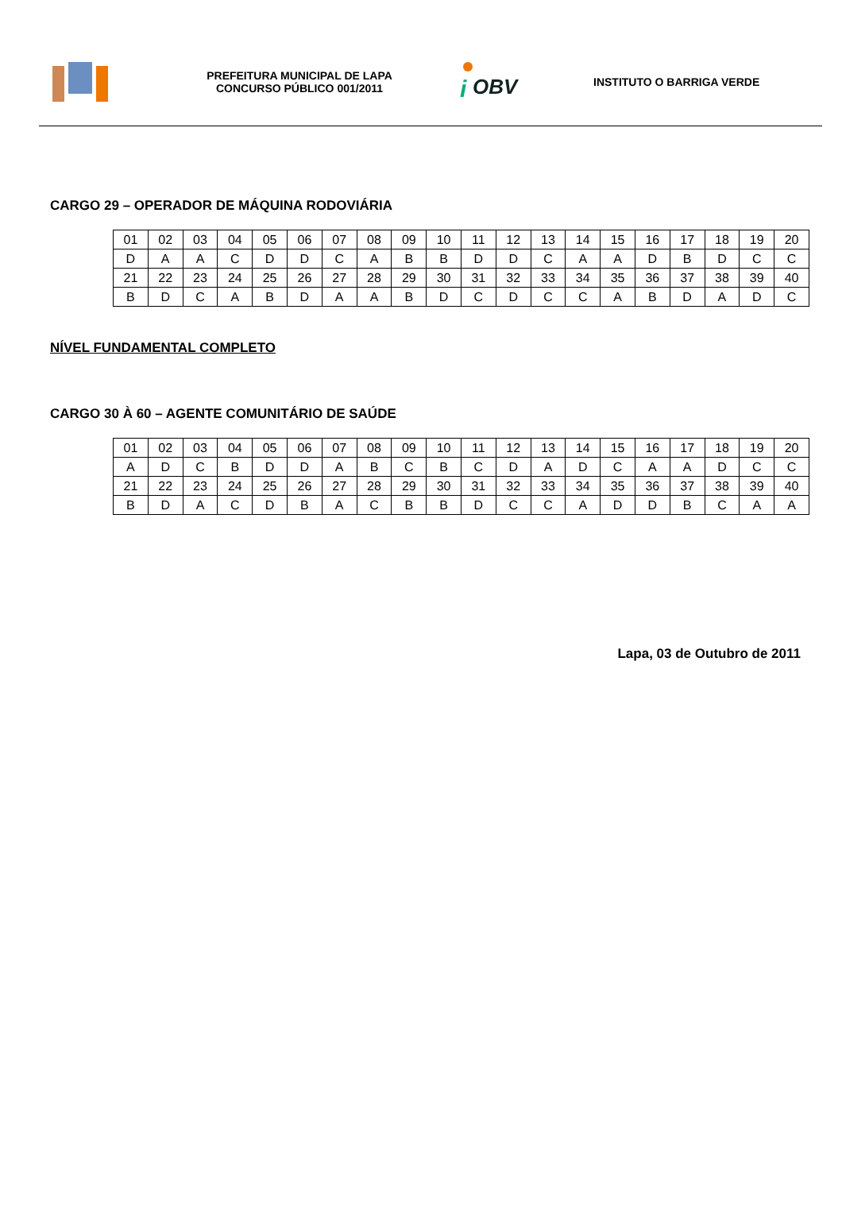PREFEITURA MUNICIPAL DE LAPA
CONCURSO PÚBLICO 001/2011
i
OBV
INSTITUTO O BARRIGA VERDE
CARGO 29 – OPERADOR DE MÁQUINA RODOVIÁRIA
| 01 | 02 | 03 | 04 | 05 | 06 | 07 | 08 | 09 | 10 | 11 | 12 | 13 | 14 | 15 | 16 | 17 | 18 | 19 | 20 |
| D | A | A | C | D | D | C | A | B | B | D | D | C | A | A | D | B | D | C | C |
| 21 | 22 | 23 | 24 | 25 | 26 | 27 | 28 | 29 | 30 | 31 | 32 | 33 | 34 | 35 | 36 | 37 | 38 | 39 | 40 |
| B | D | C | A | B | D | A | A | B | D | C | D | C | C | A | B | D | A | D | C |
NÍVEL FUNDAMENTAL COMPLETO
CARGO 30 À 60 – AGENTE COMUNITÁRIO DE SAÚDE
| 01 | 02 | 03 | 04 | 05 | 06 | 07 | 08 | 09 | 10 | 11 | 12 | 13 | 14 | 15 | 16 | 17 | 18 | 19 | 20 |
| A | D | C | B | D | D | A | B | C | B | C | D | A | D | C | A | A | D | C | C |
| 21 | 22 | 23 | 24 | 25 | 26 | 27 | 28 | 29 | 30 | 31 | 32 | 33 | 34 | 35 | 36 | 37 | 38 | 39 | 40 |
| B | D | A | C | D | B | A | C | B | B | D | C | C | A | D | D | B | C | A | A |
Lapa, 03 de Outubro de 2011